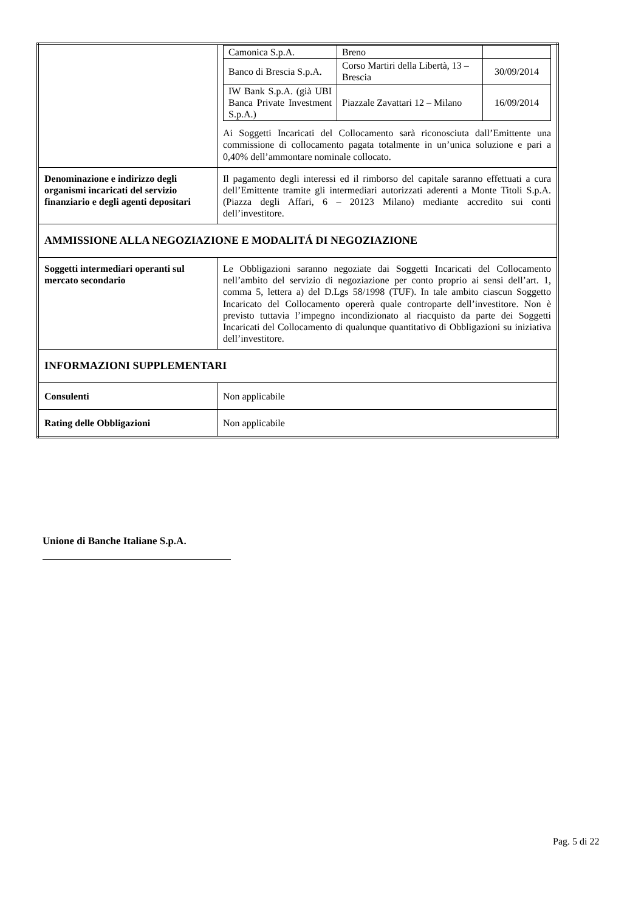| | / Camonica S.p.A. / Breno / / / Banco di Brescia S.p.A. / Corso Martiri della Libertà, 13 – Brescia / 30/09/2014 / / IW Bank S.p.A. (già UBI Banca Private Investment S.p.A.) / Piazzale Zavattari 12 – Milano / 16/09/2014 / Ai Soggetti Incaricati del Collocamento sarà riconosciuta dall’Emittente una commissione di collocamento pagata totalmente in un’unica soluzione e pari a 0,40% dell’ammontare nominale collocato. |
| Denominazione e indirizzo degli organismi incaricati del servizio finanziario e degli agenti depositari | Il pagamento degli interessi ed il rimborso del capitale saranno effettuati a cura dell’Emittente tramite gli intermediari autorizzati aderenti a Monte Titoli S.p.A. (Piazza degli Affari, 6 – 20123 Milano) mediante accredito sui conti dell’investitore. |
| AMMISSIONE ALLA NEGOZIAZIONE E MODALITÁ DI NEGOZIAZIONE | |
| Soggetti intermediari operanti sul mercato secondario | Le Obbligazioni saranno negoziate dai Soggetti Incaricati del Collocamento nell’ambito del servizio di negoziazione per conto proprio ai sensi dell’art. 1, comma 5, lettera a) del D.Lgs 58/1998 (TUF). In tale ambito ciascun Soggetto Incaricato del Collocamento opererà quale controparte dell’investitore. Non è previsto tuttavia l’impegno incondizionato al riacquisto da parte dei Soggetti Incaricati del Collocamento di qualunque quantitativo di Obbligazioni su iniziativa dell’investitore. |
| INFORMAZIONI SUPPLEMENTARI | |
| Consulenti | Non applicabile |
| Rating delle Obbligazioni | Non applicabile |
Unione di Banche Italiane S.p.A.
Pag. 5 di 22